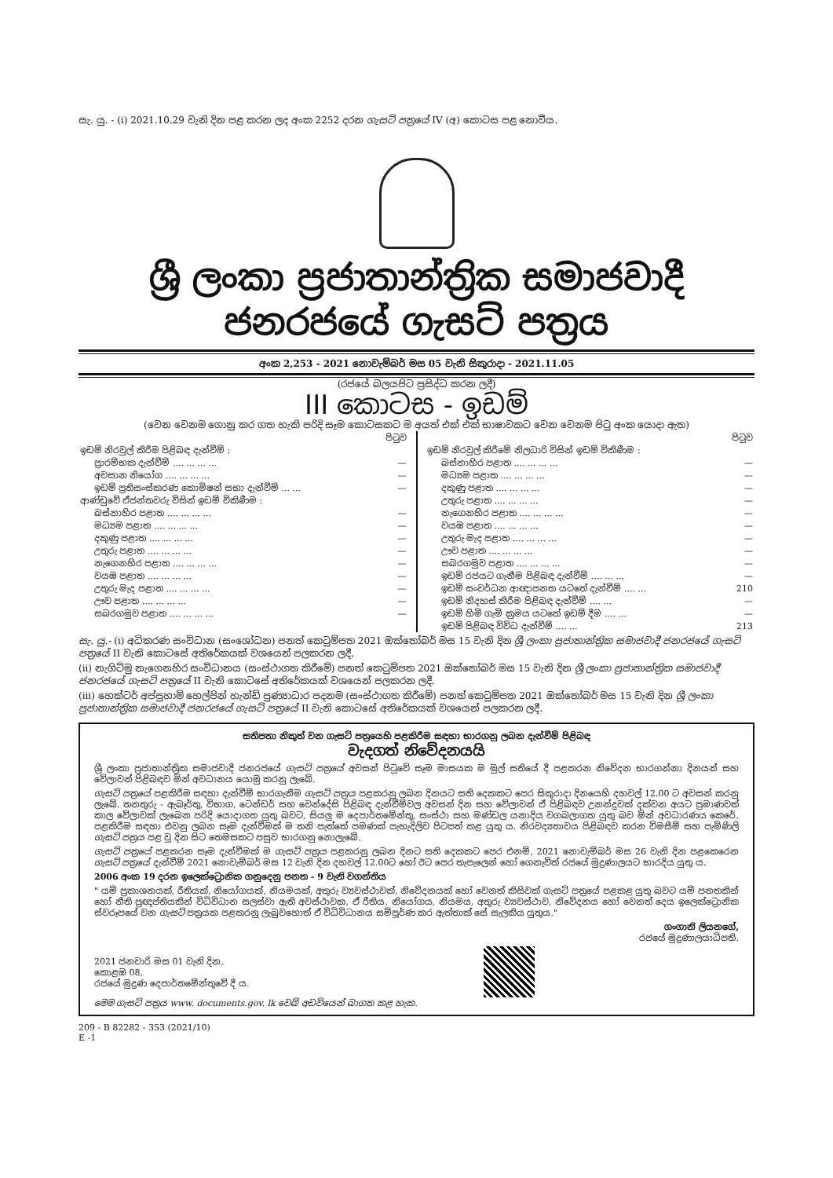සැ. යු. - (i) 2021.10.29 වැනි දින පළ කරන ලද අංක 2252 දරන ගැසට් පත්‍රයේ IV (අ) කොටස පළ නොවීය.
ශ්‍රී ලංකා ප්‍රජාතාන්ත්‍රික සමාජවාදී ජනරජයේ ගැසට් පත්‍රය
අංක 2,253 - 2021 නොවැම්බර් මස 05 වැනි සිකුරාදා - 2021.11.05
(රජයේ බලයපිට ප්‍රසිද්ධ කරන ලදී)
III කොටස - ඉඩම්
(වෙන වෙනම ගොනු කර ගත හැකි පරිදි සෑම කොටසකට ම අයත් එක් එක් භාෂාවකට වෙන වෙනම පිටු අංක යොදා ඇත)
| | පිටුව |
| ඉඩම් නිරවුල් කිරීම පිළිබඳ දැන්වීම් : | |
| ප්‍රාරම්භක දැන්වීම් .... ... ... ... | — |
| අවසාන නියෝග .... ... ... ... | — |
| ඉඩම් ප්‍රතිසංස්කරණ කොමිෂන් සභා දැන්වීම් ... ... | — |
| ආණ්ඩුවේ ඒජන්තවරු විසින් ඉඩම් විකිණීම : | |
| බස්නාහිර පළාත .... ... ... ... | — |
| මධ්‍යම පළාත .... ... ... ... | — |
| දකුණු පළාත .... ... ... ... | — |
| උතුරු පළාත .... ... ... ... | — |
| නැගෙනහිර පළාත .... ... ... ... | — |
| වයඹ පළාත .... ... ... ... | — |
| උතුරු මැද පළාත .... ... ... ... | — |
| ඌව පළාත .... ... ... ... | — |
| සබරගමුව පළාත .... ... ... ... | — |
| | පිටුව |
| ඉඩම් නිරවුල් කිරීමේ නිලධාරි විසින් ඉඩම් විකිණීම : | |
| බස්නාහිර පළාත .... ... ... ... | — |
| මධ්‍යම පළාත .... ... ... ... | — |
| දකුණු පළාත .... ... ... ... | — |
| උතුරු පළාත .... ... ... ... | — |
| නැගෙනහිර පළාත .... ... ... ... | — |
| වයඹ පළාත .... ... ... ... | — |
| උතුරු මැද පළාත .... ... ... ... | — |
| ඌව පළාත .... ... ... ... | — |
| සබරගමුව පළාත .... ... ... ... | — |
| ඉඩම් රජයට ගැනීම පිළිබඳ දැන්වීම් .... ... ... | — |
| ඉඩම් සංවර්ධන ආඥාපනත යටතේ දැන්වීම් .... ... | 210 |
| ඉඩම් නිදහස් කිරීම පිළිබඳ දැන්වීම් .... ... | — |
| ඉඩම් හිමි ගැමි ක්‍රමය යටතේ ඉඩම් දීම .... ... | — |
| ඉඩම් පිළිබඳ විවිධ දැන්වීම් .... ... | 213 |
සැ. යු.- (i) අධිකරණ සංවිධාන (සංශෝධන) පනත් කෙටුම්පත 2021 ඔක්තෝබර් මස 15 වැනි දින ශ්‍රී ලංකා ප්‍රජාතාන්ත්‍රික සමාජවාදී ජනරජයේ ගැසට් පත්‍රයේ II වැනි කොටසේ අතිරේකයක් වශයෙන් පලකරන ලදී.
(ii) නැගිටිමු නැගෙනහිර සංවිධානය (සංස්ථාගත කිරීමේ) පනත් කෙටුම්පත 2021 ඔක්තෝබර් මස 15 වැනි දින ශ්‍රී ලංකා ප්‍රජාතාන්ත්‍රික සමාජවාදී ජනරජයේ ගැසට් පත්‍රයේ II වැනි කොටසේ අතිරේකයක් වශයෙන් පලකරන ලදී.
(iii) හෙක්ටර් අප්පුහාමි හෙල්පින් හැන්ඩ් පුණ්‍යාධාර පදනම (සංස්ථාගත කිරීමේ) පනත් කෙටුම්පත 2021 ඔක්තෝබර් මස 15 වැනි දින ශ්‍රී ලංකා ප්‍රජාතාන්ත්‍රික සමාජවාදී ජනරජයේ ගැසට් පත්‍රයේ II වැනි කොටසේ අතිරේකයක් වශයෙන් පලකරන ලදී.
සතිපතා නිකුත් වන ගැසට් පත්‍රයෙහි පළකිරීම සඳහා භාරගනු ලබන දැන්වීම් පිළිබඳ
වැදගත් නිවේදනයයි
ශ්‍රී ලංකා ප්‍රජාතාන්ත්‍රික සමාජවාදී ජනරජයේ ගැසට් පත්‍රයේ අවසන් පිටුවේ සෑම මාසයක ම මුල් සතියේ දී පළකරන නිවේදන භාරගන්නා දිනයන් සහ වේලාවන් පිළිබඳව මින් අවධානය යොමු කරනු ලැබේ.
ගැසට් පත්‍රයේ පළකිරීම සඳහා දැන්වීම් භාරගැනීම ගැසට් පත්‍රය පළකරනු ලබන දිනයට සති දෙකකට පෙර සිකුරාදා දිනයෙහි දහවල් 12.00 ට අවසන් කරනු ලැබේ. තනතුරු - ඇබෑර්තු, විභාග, ටෙන්ඩර් සහ වෙන්දේසි පිළිබඳ දැන්වීම්වල අවසන් දින සහ වේලාවන් ඒ පිළිබඳව උනන්දුවක් දක්වන අයට ප්‍රමාණවත් කාල වේලාවක් ලැබෙන පරිදි යොදාගත යුතු බවට, සියලු ම දෙපාර්තමේන්තු, සංස්ථා සහ මණ්ඩල යනාදිය වගබලාගත යුතු බව මින් අවධාරණය කෙරේ. පළකිරීම සඳහා එවනු ලබන සෑම දැන්වීමක් ම තනි පැත්තේ පමණක් පැහැදිලිව පිටපත් කළ යුතු ය. නිරවද්‍යතාවය පිළිබඳව කරන විමසීම් සහ පැමිණිලි ගැසට් පත්‍රය පළ වූ දින සිට තෙමසකට පසුව භාරගනු නොලැබේ.
ගැසට් පත්‍රයේ පළකරන සෑම දැන්වීමක් ම ගැසට් පත්‍රය පළකරනු ලබන දිනට සති දෙකකට පෙර එනම්, 2021 නොවැම්බර් මස 26 වැනි දින පළකෙරෙන ගැසට් පත්‍රයේ දැන්වීම් 2021 නොවැම්බර් මස 12 වැනි දින දහවල් 12.00ට හෝ ඊට පෙර තැපැලෙන් හෝ ගෙනැවිත් රජයේ මුද්‍රණාලයට භාරදිය යුතු ය.
2006 අංක 19 දරන ඉලෙක්ට්‍රොනික ගනුදෙනු පනත - 9 වැනි වගන්තිය
" යම් ප්‍රකාශනයක්, රීතියක්, නියෝගයක්, නියමයක්, අතුරු ව්‍යවස්ථාවක්, නිවේදනයක් හෝ වෙනත් කිසිවක් ගැසට් පත්‍රයේ පළකළ යුතු බවට යම් පනතකින් හෝ නීති ප්‍රඥප්තියකින් විධිවිධාන සලස්වා ඇති අවස්ථාවක, ඒ රීතිය, නියෝගය, නියමය, අතුරු ව්‍යවස්ථාව, නිවේදනය හෝ වෙනත් දෙය ඉලෙක්ට්‍රොනික ස්වරූපයේ වන ගැසට් පත්‍රයක පළකරනු ලැබුවහොත් ඒ විධිවිධානය සම්පූර්ණ කර ඇත්තාක් සේ සැලකිය යුතුය."
ගංගානි ලියනගේ,
රජයේ මුද්‍රණාලයාධිපති.
2021 ජනවාරි මස 01 වැනි දින,
කොළඹ 08,
රජයේ මුද්‍රණ දෙපාර්තමේන්තුවේ දී ය.
මෙම ගැසට් පත්‍රය www. documents.gov. lk වෙබ් අඩවියෙන් බාගත කළ හැක.
209 - B 82282 - 353 (2021/10)
E -1